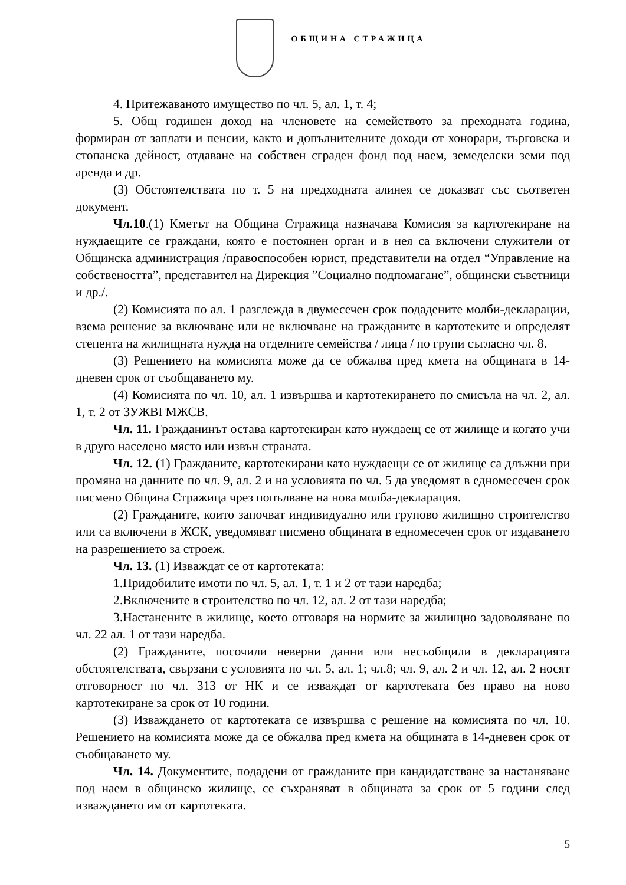ОБЩИНА СТРАЖИЦА
4. Притежаваното имущество по чл. 5, ал. 1, т. 4;
5. Общ годишен доход на членовете на семейството за преходната година, формиран от заплати и пенсии, както и допълнителните доходи от хонорари, търговска и стопанска дейност, отдаване на собствен сграден фонд под наем, земеделски земи под аренда и др.
(3) Обстоятелствата по т. 5 на предходната алинея се доказват със съответен документ.
Чл.10.(1) Кметът на Община Стражица назначава Комисия за картотекиране на нуждаещите се граждани, която е постоянен орган и в нея са включени служители от Общинска администрация /правоспособен юрист, представители на отдел “Управление на собствеността”, представител на Дирекция ”Социално подпомагане”, общински съветници и др./.
(2) Комисията по ал. 1 разглежда в двумесечен срок подадените молби-декларации, взема решение за включване или не включване на гражданите в картотеките и определят степента на жилищната нужда на отделните семейства / лица / по групи съгласно чл. 8.
(3) Решението на комисията може да се обжалва пред кмета на общината в 14-дневен срок от съобщаването му.
(4) Комисията по чл. 10, ал. 1 извършва и картотекирането по смисъла на чл. 2, ал. 1, т. 2 от ЗУЖВГМЖСВ.
Чл. 11. Гражданинът остава картотекиран като нуждаещ се от жилище и когато учи в друго населено място или извън страната.
Чл. 12. (1) Гражданите, картотекирани като нуждаещи се от жилище са длъжни при промяна на данните по чл. 9, ал. 2 и на условията по чл. 5 да уведомят в едномесечен срок писмено Община Стражица чрез попълване на нова молба-декларация.
(2) Гражданите, които започват индивидуално или групово жилищно строителство или са включени в ЖСК, уведомяват писмено общината в едномесечен срок от издаването на разрешението за строеж.
Чл. 13. (1) Изваждат се от картотеката:
1.Придобилите имоти по чл. 5, ал. 1, т. 1 и 2 от тази наредба;
2.Включените в строителство по чл. 12, ал. 2 от тази наредба;
3.Настанените в жилище, което отговаря на нормите за жилищно задоволяване по чл. 22 ал. 1 от тази наредба.
(2) Гражданите, посочили неверни данни или несъобщили в декларацията обстоятелствата, свързани с условията по чл. 5, ал. 1; чл.8; чл. 9, ал. 2 и чл. 12, ал. 2 носят отговорност по чл. 313 от НК и се изваждат от картотеката без право на ново картотекиране за срок от 10 години.
(3) Изваждането от картотеката се извършва с решение на комисията по чл. 10. Решението на комисията може да се обжалва пред кмета на общината в 14-дневен срок от съобщаването му.
Чл. 14. Документите, подадени от гражданите при кандидатстване за настаняване под наем в общинско жилище, се съхраняват в общината за срок от 5 години след изваждането им от картотеката.
5